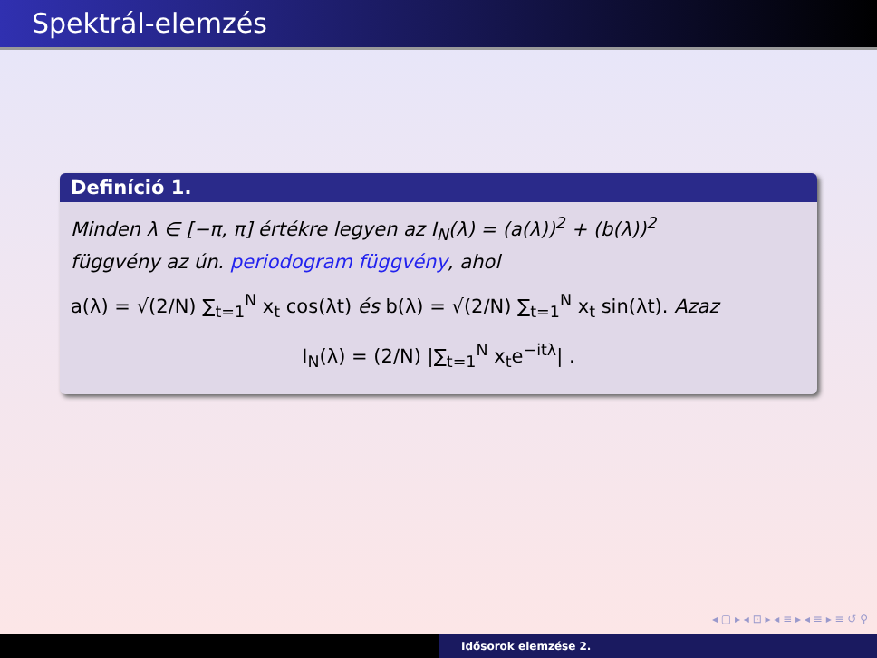Spektrál-elemzés
Definíció 1.
Minden λ ∈ [−π, π] értékre legyen az I<sub>N</sub>(λ) = (a(λ))<sup>2</sup> + (b(λ))<sup>2</sup>
függvény az ún. periodogram függvény, ahol
a(λ) = √(2/N) ∑<sub>t=1</sub><sup>N</sup> x<sub>t</sub> cos(λt) és b(λ) = √(2/N) ∑<sub>t=1</sub><sup>N</sup> x<sub>t</sub> sin(λt). Azaz
I<sub>N</sub>(λ) = (2/N) |∑<sub>t=1</sub><sup>N</sup> x<sub>t</sub>e<sup>−itλ</sup>| .
◂ ▢ ▸ ◂ ⊡ ▸ ◂ ≡ ▸ ◂ ≡ ▸ ≡ ↺ ⚲
Idősorok elemzése 2.